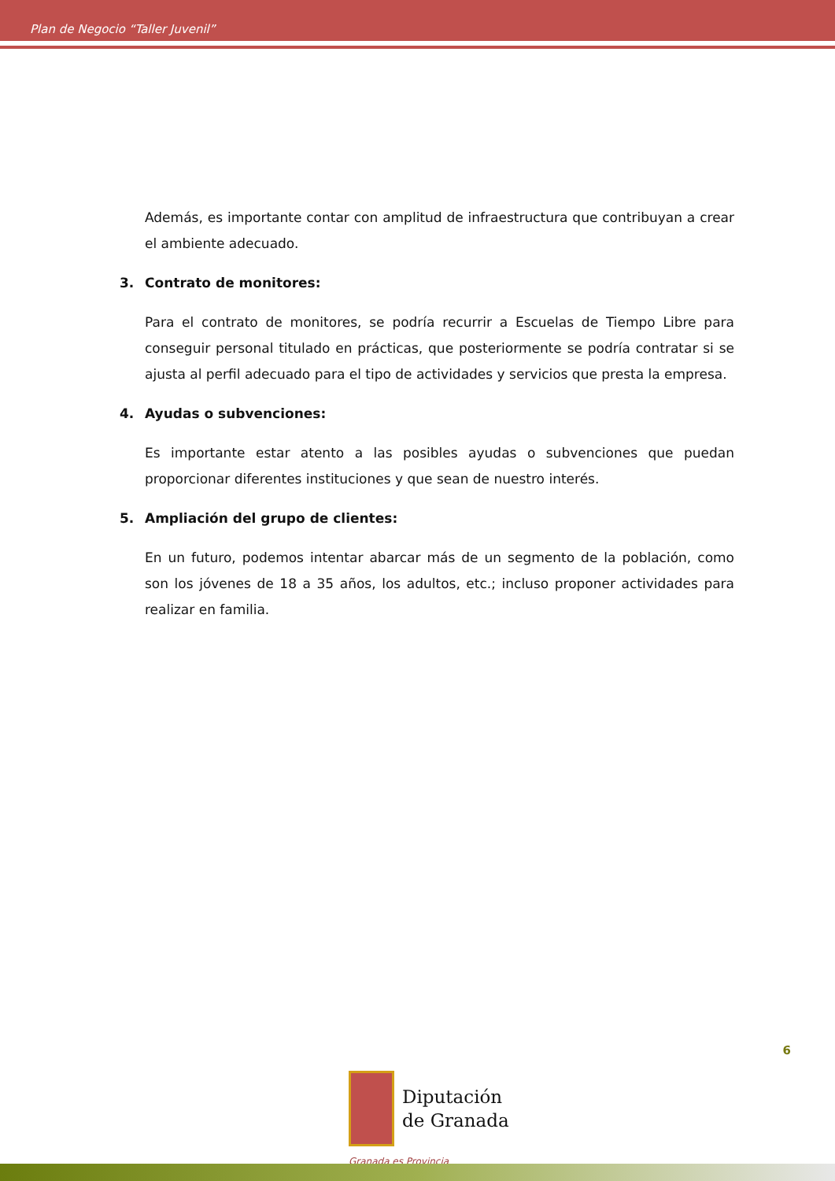Plan de Negocio “Taller Juvenil”
Además, es importante contar con amplitud de infraestructura que contribuyan a crear el ambiente adecuado.
3. Contrato de monitores:
Para el contrato de monitores, se podría recurrir a Escuelas de Tiempo Libre para conseguir personal titulado en prácticas, que posteriormente se podría contratar si se ajusta al perfil adecuado para el tipo de actividades y servicios que presta la empresa.
4. Ayudas o subvenciones:
Es importante estar atento a las posibles ayudas o subvenciones que puedan proporcionar diferentes instituciones y que sean de nuestro interés.
5. Ampliación del grupo de clientes:
En un futuro, podemos intentar abarcar más de un segmento de la población, como son los jóvenes de 18 a 35 años, los adultos, etc.; incluso proponer actividades para realizar en familia.
6
Diputación
de Granada
Granada es Provincia